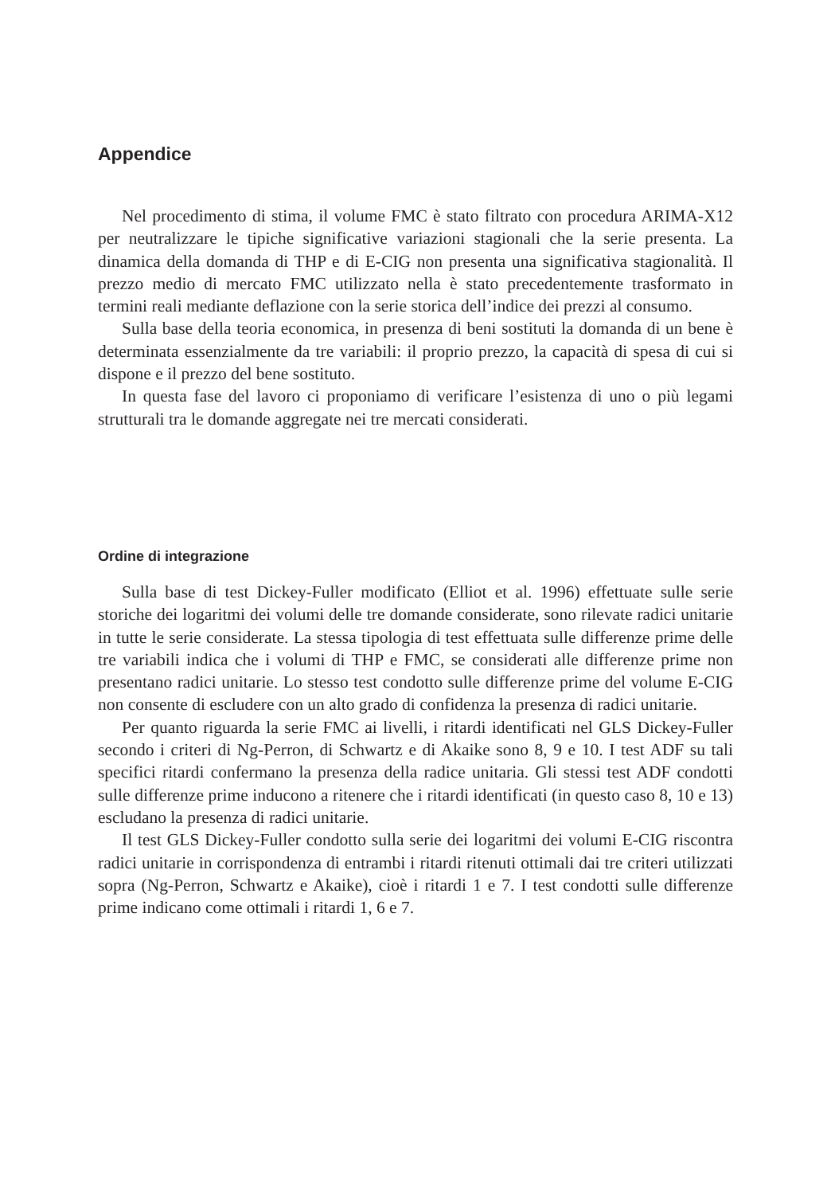Appendice
Nel procedimento di stima, il volume FMC è stato filtrato con procedura ARIMA-X12 per neutralizzare le tipiche significative variazioni stagionali che la serie presenta. La dinamica della domanda di THP e di E-CIG non presenta una significativa stagionalità. Il prezzo medio di mercato FMC utilizzato nella è stato precedentemente trasformato in termini reali mediante deflazione con la serie storica dell’indice dei prezzi al consumo.
Sulla base della teoria economica, in presenza di beni sostituti la domanda di un bene è determinata essenzialmente da tre variabili: il proprio prezzo, la capacità di spesa di cui si dispone e il prezzo del bene sostituto.
In questa fase del lavoro ci proponiamo di verificare l’esistenza di uno o più legami strutturali tra le domande aggregate nei tre mercati considerati.
Ordine di integrazione
Sulla base di test Dickey-Fuller modificato (Elliot et al. 1996) effettuate sulle serie storiche dei logaritmi dei volumi delle tre domande considerate, sono rilevate radici unitarie in tutte le serie considerate. La stessa tipologia di test effettuata sulle differenze prime delle tre variabili indica che i volumi di THP e FMC, se considerati alle differenze prime non presentano radici unitarie. Lo stesso test condotto sulle differenze prime del volume E-CIG non consente di escludere con un alto grado di confidenza la presenza di radici unitarie.
Per quanto riguarda la serie FMC ai livelli, i ritardi identificati nel GLS Dickey-Fuller secondo i criteri di Ng-Perron, di Schwartz e di Akaike sono 8, 9 e 10. I test ADF su tali specifici ritardi confermano la presenza della radice unitaria. Gli stessi test ADF condotti sulle differenze prime inducono a ritenere che i ritardi identificati (in questo caso 8, 10 e 13) escludano la presenza di radici unitarie.
Il test GLS Dickey-Fuller condotto sulla serie dei logaritmi dei volumi E-CIG riscontra radici unitarie in corrispondenza di entrambi i ritardi ritenuti ottimali dai tre criteri utilizzati sopra (Ng-Perron, Schwartz e Akaike), cioè i ritardi 1 e 7. I test condotti sulle differenze prime indicano come ottimali i ritardi 1, 6 e 7.